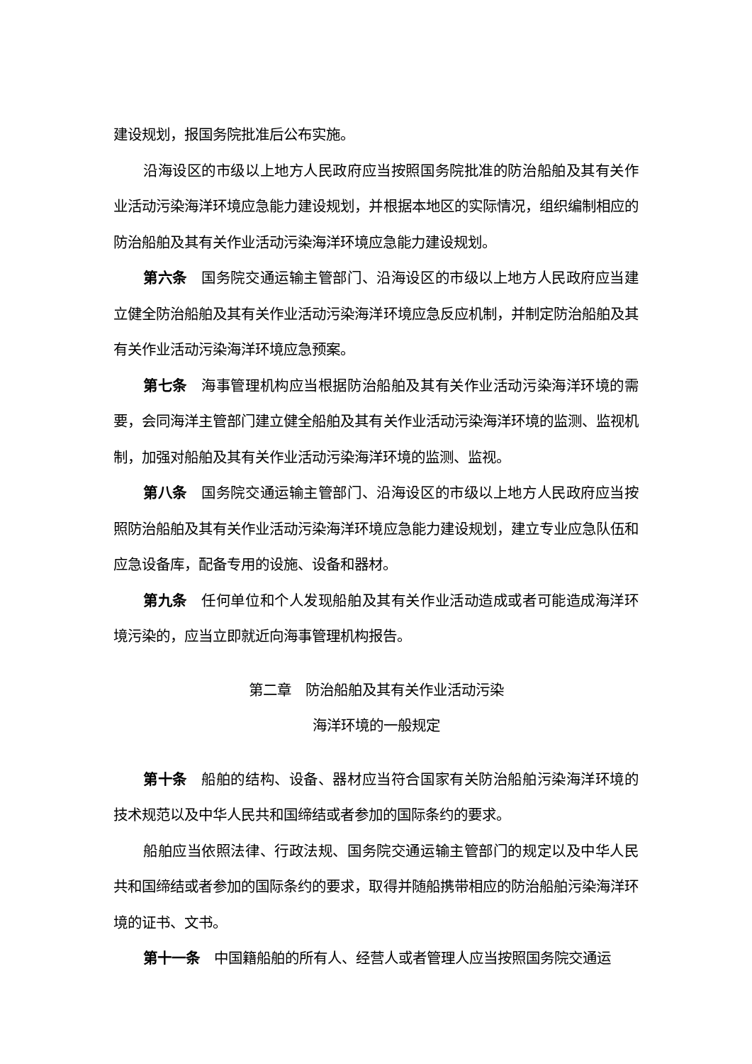建设规划，报国务院批准后公布实施。
沿海设区的市级以上地方人民政府应当按照国务院批准的防治船舶及其有关作业活动污染海洋环境应急能力建设规划，并根据本地区的实际情况，组织编制相应的防治船舶及其有关作业活动污染海洋环境应急能力建设规划。
第六条　国务院交通运输主管部门、沿海设区的市级以上地方人民政府应当建立健全防治船舶及其有关作业活动污染海洋环境应急反应机制，并制定防治船舶及其有关作业活动污染海洋环境应急预案。
第七条　海事管理机构应当根据防治船舶及其有关作业活动污染海洋环境的需要，会同海洋主管部门建立健全船舶及其有关作业活动污染海洋环境的监测、监视机制，加强对船舶及其有关作业活动污染海洋环境的监测、监视。
第八条　国务院交通运输主管部门、沿海设区的市级以上地方人民政府应当按照防治船舶及其有关作业活动污染海洋环境应急能力建设规划，建立专业应急队伍和应急设备库，配备专用的设施、设备和器材。
第九条　任何单位和个人发现船舶及其有关作业活动造成或者可能造成海洋环境污染的，应当立即就近向海事管理机构报告。
第二章　防治船舶及其有关作业活动污染
海洋环境的一般规定
第十条　船舶的结构、设备、器材应当符合国家有关防治船舶污染海洋环境的技术规范以及中华人民共和国缔结或者参加的国际条约的要求。
船舶应当依照法律、行政法规、国务院交通运输主管部门的规定以及中华人民共和国缔结或者参加的国际条约的要求，取得并随船携带相应的防治船舶污染海洋环境的证书、文书。
第十一条　中国籍船舶的所有人、经营人或者管理人应当按照国务院交通运